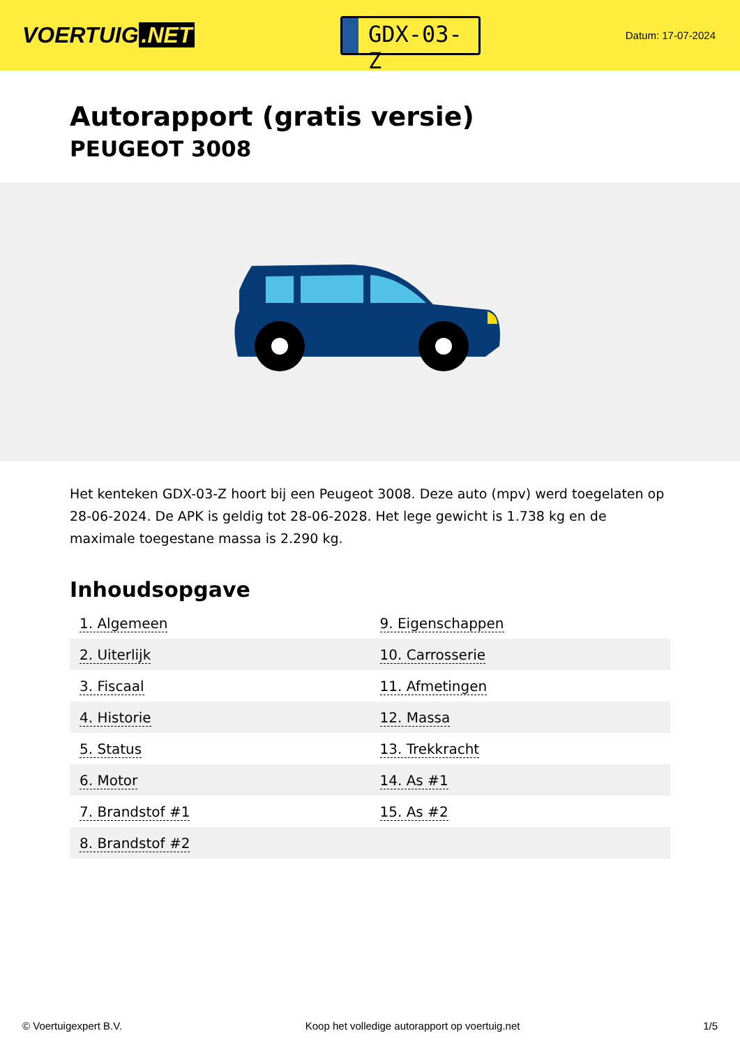VOERTUIG.NET
GDX-03-Z
Datum: 17-07-2024
Autorapport (gratis versie)
PEUGEOT 3008
Het kenteken GDX-03-Z hoort bij een Peugeot 3008. Deze auto (mpv) werd toegelaten op 28-06-2024. De APK is geldig tot 28-06-2028. Het lege gewicht is 1.738 kg en de maximale toegestane massa is 2.290 kg.
Inhoudsopgave
| 1. Algemeen | 9. Eigenschappen |
| 2. Uiterlijk | 10. Carrosserie |
| 3. Fiscaal | 11. Afmetingen |
| 4. Historie | 12. Massa |
| 5. Status | 13. Trekkracht |
| 6. Motor | 14. As #1 |
| 7. Brandstof #1 | 15. As #2 |
| 8. Brandstof #2 | |
© Voertuigexpert B.V. Koop het volledige autorapport op voertuig.net 1/5